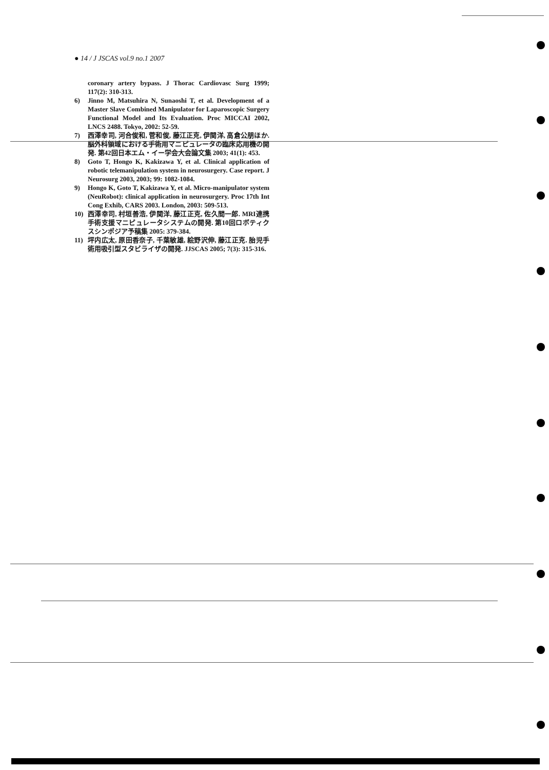● 14 / J JSCAS vol.9 no.1 2007
coronary artery bypass. J Thorac Cardiovasc Surg 1999; 117(2): 310-313.
6) Jinno M, Matsuhira N, Sunaoshi T, et al. Development of a Master Slave Combined Manipulator for Laparoscopic Surgery Functional Model and Its Evaluation. Proc MICCAI 2002, LNCS 2488. Tokyo, 2002: 52-59.
7) 西澤幸司, 河合俊和, 菅和俊, 藤江正克, 伊関洋, 高倉公朋ほか. 脳外科領域における手術用マニピュレータの臨床応用機の開発. 第42回日本エム・イー学会大会論文集 2003; 41(1): 453.
8) Goto T, Hongo K, Kakizawa Y, et al. Clinical application of robotic telemanipulation system in neurosurgery. Case report. J Neurosurg 2003, 2003; 99: 1082-1084.
9) Hongo K, Goto T, Kakizawa Y, et al. Micro-manipulator system (NeuRobot): clinical application in neurosurgery. Proc 17th Int Cong Exhib, CARS 2003. London, 2003: 509-513.
10) 西澤幸司, 村垣善浩, 伊関洋, 藤江正克, 佐久間一郎. MRI連携手術支援マニピュレータシステムの開発. 第10回ロボティクスシンポジア予稿集 2005: 379-384.
11) 坪内広太, 原田香奈子, 千葉敏雄, 絵野沢伸, 藤江正克. 胎児手術用吸引型スタビライザの開発. JJSCAS 2005; 7(3): 315-316.